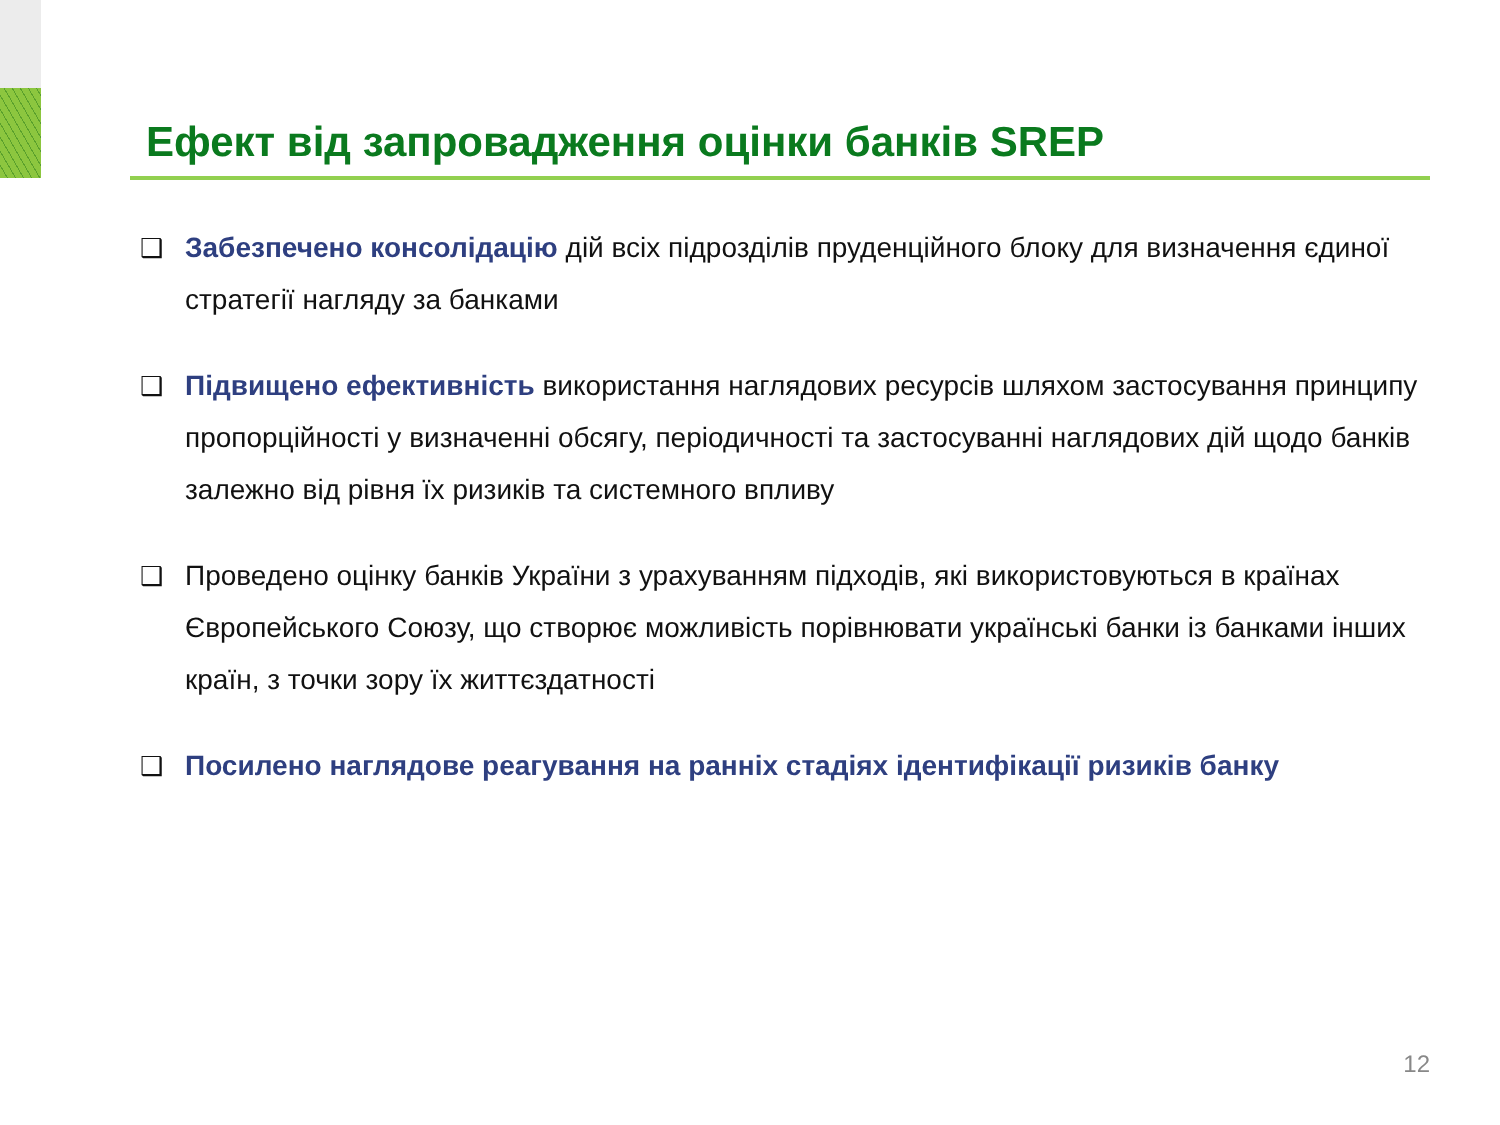Ефект від запровадження оцінки банків SREP
❑ Забезпечено консолідацію дій всіх підрозділів пруденційного блоку для визначення єдиної стратегії нагляду за банками
❑ Підвищено ефективність використання наглядових ресурсів шляхом застосування принципу пропорційності у визначенні обсягу, періодичності та застосуванні наглядових дій щодо банків залежно від рівня їх ризиків та системного впливу
❑ Проведено оцінку банків України з урахуванням підходів, які використовуються в країнах Європейського Союзу, що створює можливість порівнювати українські банки із банками інших країн, з точки зору їх життєздатності
❑ Посилено наглядове реагування на ранніх стадіях ідентифікації ризиків банку
12